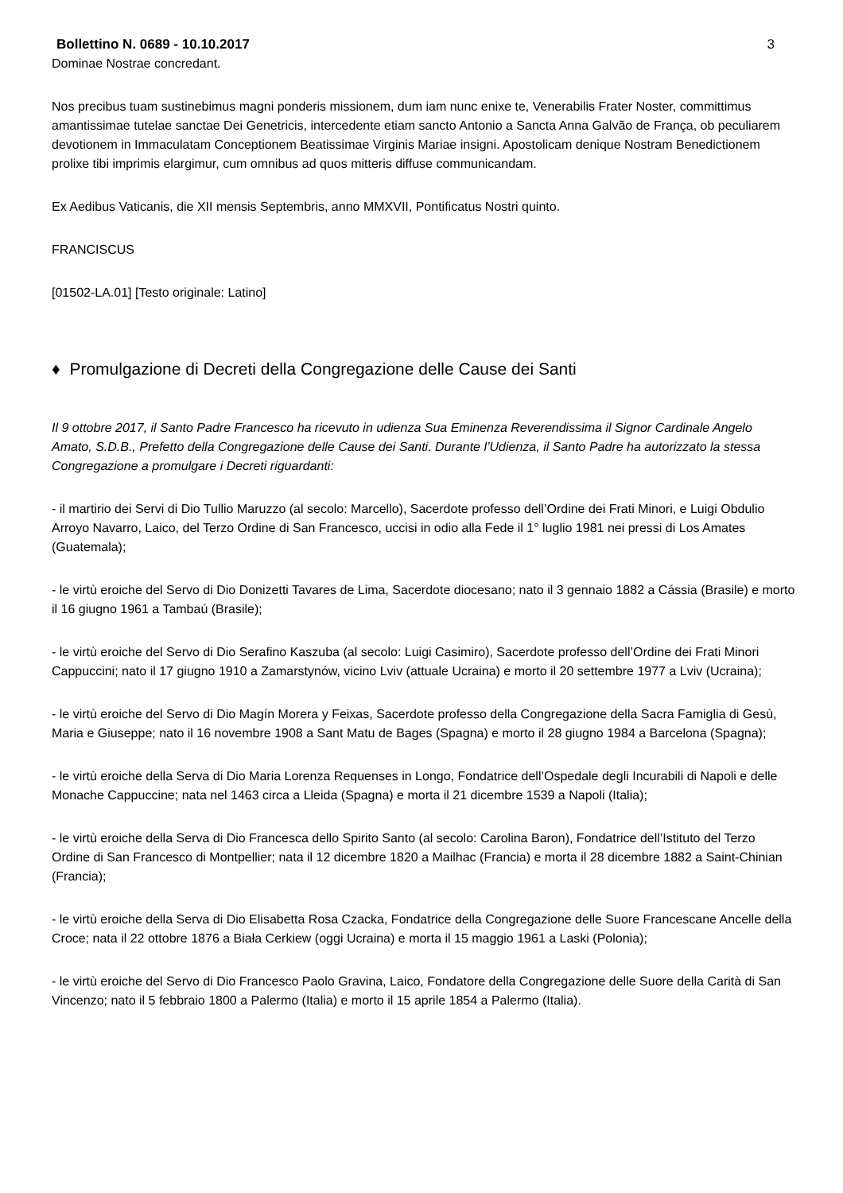Bollettino N. 0689 - 10.10.2017 3
Dominae Nostrae concredant.
Nos precibus tuam sustinebimus magni ponderis missionem, dum iam nunc enixe te, Venerabilis Frater Noster, committimus amantissimae tutelae sanctae Dei Genetricis, intercedente etiam sancto Antonio a Sancta Anna Galvão de França, ob peculiarem devotionem in Immaculatam Conceptionem Beatissimae Virginis Mariae insigni. Apostolicam denique Nostram Benedictionem prolixe tibi imprimis elargimur, cum omnibus ad quos mitteris diffuse communicandam.
Ex Aedibus Vaticanis, die XII mensis Septembris, anno MMXVII, Pontificatus Nostri quinto.
FRANCISCUS
[01502-LA.01] [Testo originale: Latino]
♦ Promulgazione di Decreti della Congregazione delle Cause dei Santi
Il 9 ottobre 2017, il Santo Padre Francesco ha ricevuto in udienza Sua Eminenza Reverendissima il Signor Cardinale Angelo Amato, S.D.B., Prefetto della Congregazione delle Cause dei Santi. Durante l’Udienza, il Santo Padre ha autorizzato la stessa Congregazione a promulgare i Decreti riguardanti:
- il martirio dei Servi di Dio Tullio Maruzzo (al secolo: Marcello), Sacerdote professo dell’Ordine dei Frati Minori, e Luigi Obdulio Arroyo Navarro, Laico, del Terzo Ordine di San Francesco, uccisi in odio alla Fede il 1° luglio 1981 nei pressi di Los Amates (Guatemala);
- le virtù eroiche del Servo di Dio Donizetti Tavares de Lima, Sacerdote diocesano; nato il 3 gennaio 1882 a Cássia (Brasile) e morto il 16 giugno 1961 a Tambaú (Brasile);
- le virtù eroiche del Servo di Dio Serafino Kaszuba (al secolo: Luigi Casimiro), Sacerdote professo dell’Ordine dei Frati Minori Cappuccini; nato il 17 giugno 1910 a Zamarstynów, vicino Lviv (attuale Ucraina) e morto il 20 settembre 1977 a Lviv (Ucraina);
- le virtù eroiche del Servo di Dio Magín Morera y Feixas, Sacerdote professo della Congregazione della Sacra Famiglia di Gesù, Maria e Giuseppe; nato il 16 novembre 1908 a Sant Matu de Bages (Spagna) e morto il 28 giugno 1984 a Barcelona (Spagna);
- le virtù eroiche della Serva di Dio Maria Lorenza Requenses in Longo, Fondatrice dell’Ospedale degli Incurabili di Napoli e delle Monache Cappuccine; nata nel 1463 circa a Lleida (Spagna) e morta il 21 dicembre 1539 a Napoli (Italia);
- le virtù eroiche della Serva di Dio Francesca dello Spirito Santo (al secolo: Carolina Baron), Fondatrice dell’Istituto del Terzo Ordine di San Francesco di Montpellier; nata il 12 dicembre 1820 a Mailhac (Francia) e morta il 28 dicembre 1882 a Saint-Chinian (Francia);
- le virtù eroiche della Serva di Dio Elisabetta Rosa Czacka, Fondatrice della Congregazione delle Suore Francescane Ancelle della Croce; nata il 22 ottobre 1876 a Biała Cerkiew (oggi Ucraina) e morta il 15 maggio 1961 a Laski (Polonia);
- le virtù eroiche del Servo di Dio Francesco Paolo Gravina, Laico, Fondatore della Congregazione delle Suore della Carità di San Vincenzo; nato il 5 febbraio 1800 a Palermo (Italia) e morto il 15 aprile 1854 a Palermo (Italia).